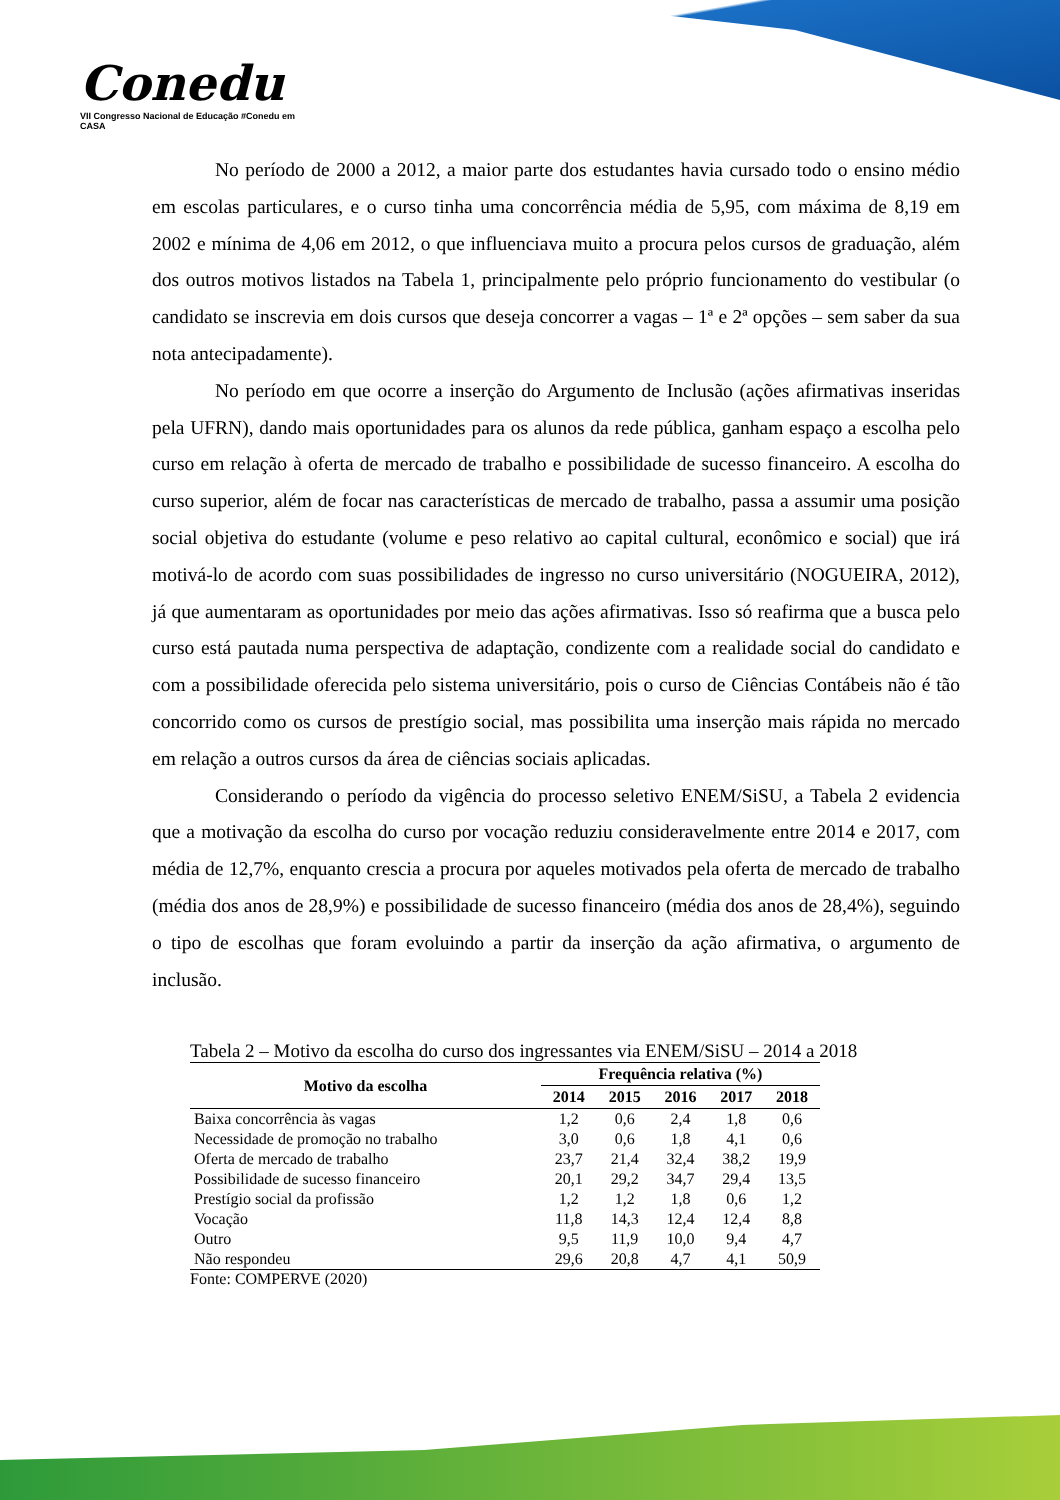Conedu
VII Congresso Nacional de Educação #Conedu em CASA
No período de 2000 a 2012, a maior parte dos estudantes havia cursado todo o ensino médio em escolas particulares, e o curso tinha uma concorrência média de 5,95, com máxima de 8,19 em 2002 e mínima de 4,06 em 2012, o que influenciava muito a procura pelos cursos de graduação, além dos outros motivos listados na Tabela 1, principalmente pelo próprio funcionamento do vestibular (o candidato se inscrevia em dois cursos que deseja concorrer a vagas – 1ª e 2ª opções – sem saber da sua nota antecipadamente).
No período em que ocorre a inserção do Argumento de Inclusão (ações afirmativas inseridas pela UFRN), dando mais oportunidades para os alunos da rede pública, ganham espaço a escolha pelo curso em relação à oferta de mercado de trabalho e possibilidade de sucesso financeiro. A escolha do curso superior, além de focar nas características de mercado de trabalho, passa a assumir uma posição social objetiva do estudante (volume e peso relativo ao capital cultural, econômico e social) que irá motivá-lo de acordo com suas possibilidades de ingresso no curso universitário (NOGUEIRA, 2012), já que aumentaram as oportunidades por meio das ações afirmativas. Isso só reafirma que a busca pelo curso está pautada numa perspectiva de adaptação, condizente com a realidade social do candidato e com a possibilidade oferecida pelo sistema universitário, pois o curso de Ciências Contábeis não é tão concorrido como os cursos de prestígio social, mas possibilita uma inserção mais rápida no mercado em relação a outros cursos da área de ciências sociais aplicadas.
Considerando o período da vigência do processo seletivo ENEM/SiSU, a Tabela 2 evidencia que a motivação da escolha do curso por vocação reduziu consideravelmente entre 2014 e 2017, com média de 12,7%, enquanto crescia a procura por aqueles motivados pela oferta de mercado de trabalho (média dos anos de 28,9%) e possibilidade de sucesso financeiro (média dos anos de 28,4%), seguindo o tipo de escolhas que foram evoluindo a partir da inserção da ação afirmativa, o argumento de inclusão.
Tabela 2 – Motivo da escolha do curso dos ingressantes via ENEM/SiSU – 2014 a 2018
| Motivo da escolha | Frequência relativa (%) | | | | |
| --- | --- | --- | --- | --- | --- |
| | 2014 | 2015 | 2016 | 2017 | 2018 |
| Baixa concorrência às vagas | 1,2 | 0,6 | 2,4 | 1,8 | 0,6 |
| Necessidade de promoção no trabalho | 3,0 | 0,6 | 1,8 | 4,1 | 0,6 |
| Oferta de mercado de trabalho | 23,7 | 21,4 | 32,4 | 38,2 | 19,9 |
| Possibilidade de sucesso financeiro | 20,1 | 29,2 | 34,7 | 29,4 | 13,5 |
| Prestígio social da profissão | 1,2 | 1,2 | 1,8 | 0,6 | 1,2 |
| Vocação | 11,8 | 14,3 | 12,4 | 12,4 | 8,8 |
| Outro | 9,5 | 11,9 | 10,0 | 9,4 | 4,7 |
| Não respondeu | 29,6 | 20,8 | 4,7 | 4,1 | 50,9 |
Fonte: COMPERVE (2020)